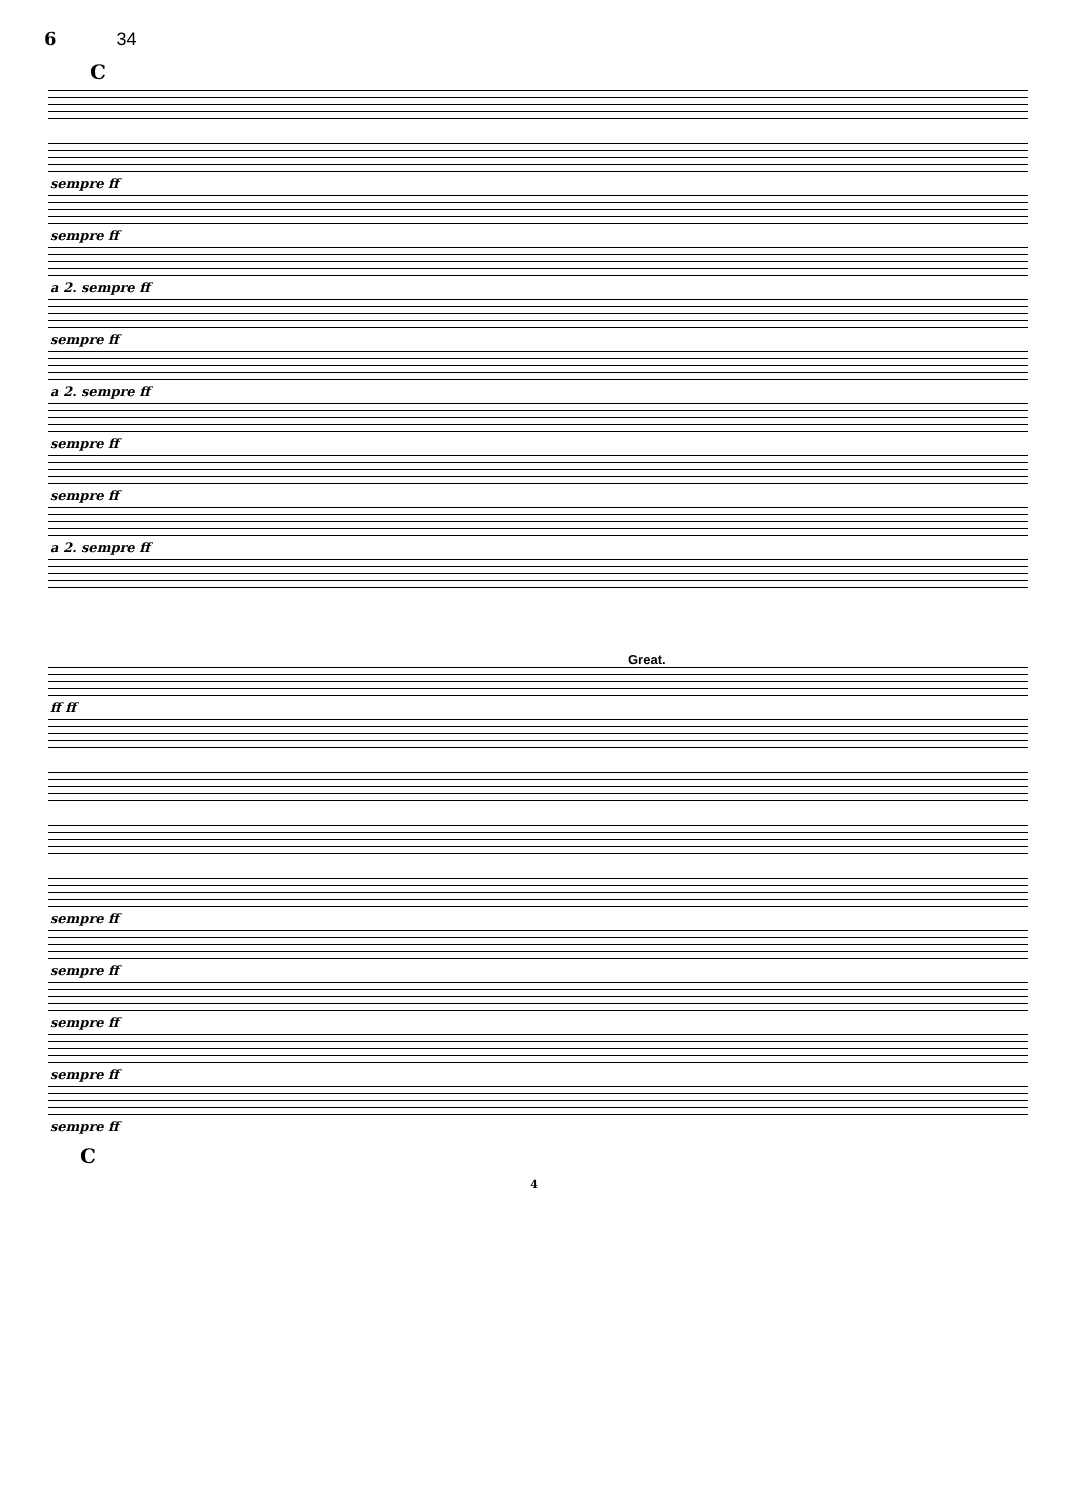6 34
C
sempre ff
sempre ff
a 2. sempre ff
sempre ff
a 2. sempre ff
sempre ff
sempre ff
a 2. sempre ff
Great.
ff ff
sempre ff
sempre ff
sempre ff
sempre ff
sempre ff
C
4